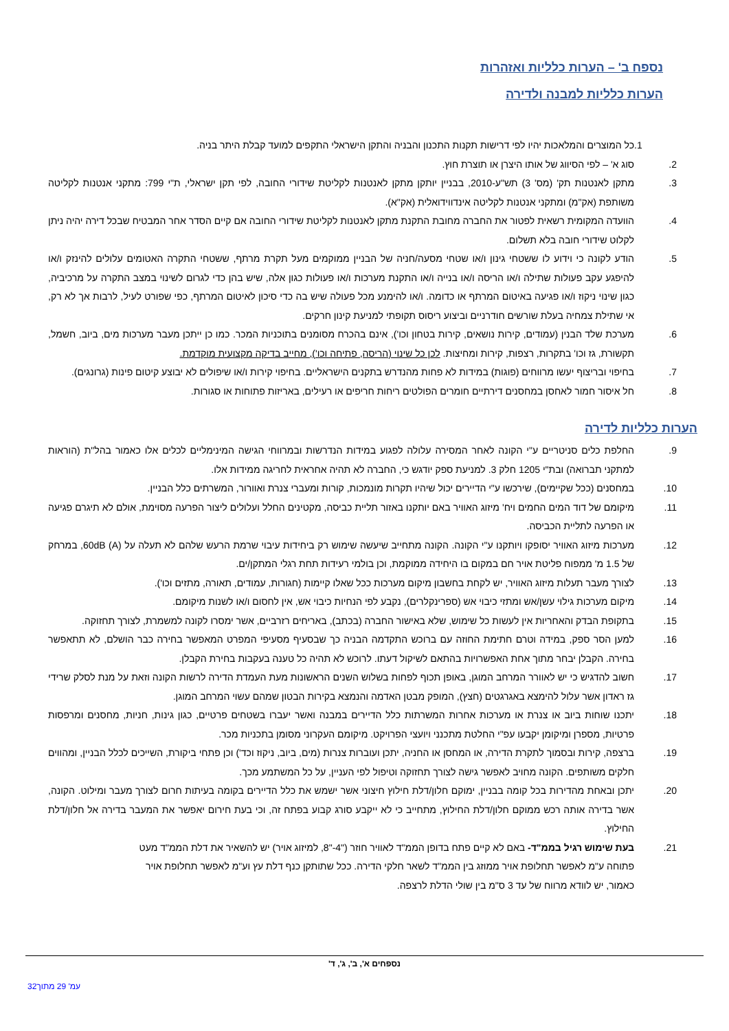נספח ב' – הערות כלליות ואזהרות
הערות כלליות למבנה ולדירה
.1 כל המוצרים והמלאכות יהיו לפי דרישות תקנות התכנון והבניה והתקן הישראלי התקפים למועד קבלת היתר בניה.
.2 סוג א' – לפי הסיווג של אותו היצרן או תוצרת חוץ.
.3 מתקן לאנטנות תק' (מס' 3) תש"ע-2010, בבניין יותקן מתקן לאנטנות לקליטת שידורי החובה, לפי תקן ישראלי, ת"י 799: מתקני אנטנות לקליטה משותפת (אק"מ) ומתקני אנטנות לקליטה אינדווידואלית (אק"א).
.4 הוועדה המקומית רשאית לפטור את החברה מחובת התקנת מתקן לאנטנות לקליטת שידורי החובה אם קיים הסדר אחר המבטיח שבכל דירה יהיה ניתן לקלוט שידורי חובה בלא תשלום.
.5 הודע לקונה כי וידוע לו ששטחי גינון ו/או שטחי מסעה/חניה של הבניין ממוקמים מעל תקרת מרתף, ששטחי התקרה האטומים עלולים להינזק ו/או להיפגע עקב פעולות שתילה ו/או הריסה ו/או בנייה ו/או התקנת מערכות ו/או פעולות כגון אלה, שיש בהן כדי לגרום לשינוי במצב התקרה על מרכיביה, כגון שינוי ניקוז ו/או פגיעה באיטום המרתף או כדומה. ו/או להימנע מכל פעולה שיש בה כדי סיכון לאיטום המרתף, כפי שפורט לעיל, לרבות אך לא רק, אי שתילת צמחיה בעלת שורשים חודרניים וביצוע ריסוס תקופתי למניעת קינון חרקים.
.6 מערכת שלד הבנין (עמודים, קירות נושאים, קירות בטחון וכו'), אינם בהכרח מסומנים בתוכניות המכר. כמו כן ייתכן מעבר מערכות מים, ביוב, חשמל, תקשורת, גז וכו' בתקרות, רצפות, קירות ומחיצות. לכן כל שינוי (הריסה, פתיחה וכו'), מחייב בדיקה מקצועית מוקדמת.
.7 בחיפוי ובריצוף יעשו מרווחים (פוגות) במידות לא פחות מהנדרש בתקנים הישראליים. בחיפוי קירות ו/או שיפולים לא יבוצע קיטום פינות (גרונגים).
.8 חל איסור חמור לאחסן במחסנים דירתיים חומרים הפולטים ריחות חריפים או רעילים, באריזות פתוחות או סגורות.
הערות כלליות לדירה
.9 החלפת כלים סניטריים ע"י הקונה לאחר המסירה עלולה לפגוע במידות הנדרשות ובמרווחי הגישה המינימליים לכלים אלו כאמור בהל"ת (הוראות למתקני תברואה) ובת"י 1205 חלק 3. למניעת ספק יודגש כי, החברה לא תהיה אחראית לחריגה ממידות אלו.
.10 במחסנים (ככל שקיימים), שירכשו ע"י הדיירים יכול שיהיו תקרות מונמכות, קורות ומעברי צנרת ואוורור, המשרתים כלל הבניין.
.11 מיקומם של דוד המים החמים ויח' מיזוג האוויר באם יותקנו באזור תליית כביסה, מקטינים החלל ועלולים ליצור הפרעה מסוימת, אולם לא תיגרם פגיעה או הפרעה לתליית הכביסה.
.12 מערכות מיזוג האוויר יסופקו ויותקנו ע"י הקונה. הקונה מתחייב שיעשה שימוש רק ביחידות עיבוי שרמת הרעש שלהם לא תעלה על 60dB (A), במרחק של 1.5 מ' ממפוח פליטת אויר חם במקום בו היחידה ממוקמת, וכן בולמי רעידות תחת רגלי המתקן/ים.
.13 לצורך מעבר תעלות מיזוג האוויר, יש לקחת בחשבון מיקום מערכות ככל שאלו קיימות (חגורות, עמודים, תאורה, מתזים וכו').
.14 מיקום מערכות גילוי עשן/אש ומתזי כיבוי אש (ספרינקלרים), נקבע לפי הנחיות כיבוי אש, אין לחסום ו/או לשנות מיקומם.
.15 בתקופת הבדק והאחריות אין לעשות כל שימוש, שלא באישור החברה (בכתב), באריחים רזרביים, אשר ימסרו לקונה למשמרת, לצורך תחזוקה.
.16 למען הסר ספק, במידה וטרם חתימת החוזה עם ברוכש התקדמה הבניה כך שבסעיף מסעיפי המפרט המאפשר בחירה כבר הושלם, לא תתאפשר בחירה. הקבלן יבחר מתוך אחת האפשרויות בהתאם לשיקול דעתו. לרוכש לא תהיה כל טענה בעקבות בחירת הקבלן.
.17 חשוב להדגיש כי יש לאוורר המרחב המוגן, באופן תכוף לפחות בשלוש השנים הראשונות מעת העמדת הדירה לרשות הקונה וזאת על מנת לסלק שרידי גז ראדון אשר עלול להימצא באגרגטים (חצץ), המופק מבטן האדמה והנמצא בקירות הבטון שמהם עשוי המרחב המוגן.
.18 יתכנו שוחות ביוב או צנרת או מערכות אחרות המשרתות כלל הדיירים במבנה ואשר יעברו בשטחים פרטיים, כגון גינות, חניות, מחסנים ומרפסות פרטיות, מספרן ומיקומן יקבעו עפ"י החלטת מתכנני ויועצי הפרויקט. מיקומם העקרוני מסומן בתכניות מכר.
.19 ברצפה, קירות ובסמוך לתקרת הדירה, או המחסן או החניה, יתכן ועוברות צנרות (מים, ביוב, ניקוז וכד') וכן פתחי ביקורת, השייכים לכלל הבניין, ומהווים חלקים משותפים. הקונה מחויב לאפשר גישה לצורך תחזוקה וטיפול לפי העניין, על כל המשתמע מכך.
.20 יתכן ובאחת מהדירות בכל קומה בבניין, ימוקם חלון/דלת חילוץ חיצוני אשר ישמש את כלל הדיירים בקומה בעיתות חרום לצורך מעבר ומילוט. הקונה, אשר בדירה אותה רכש ממוקם חלון/דלת החילוץ, מתחייב כי לא ייקבע סורג קבוע בפתח זה, וכי בעת חירום יאפשר את המעבר בדירה אל חלון/דלת החילוץ.
.21 בעת שימוש רגיל בממ"ד- באם לא קיים פתח בדופן הממ"ד לאוויר חוזר ("4-"8, למיזוג אויר) יש להשאיר את דלת הממ"ד מעט פתוחה ע"מ לאפשר תחלופת אויר ממוזג בין הממ"ד לשאר חלקי הדירה. ככל שתותקן כנף דלת עץ וע"מ לאפשר תחלופת אויר כאמור, יש לוודא מרווח של עד 3 ס"מ בין שולי הדלת לרצפה.
נספחים א', ב', ג', ד'
עמ' 29 מתוך32